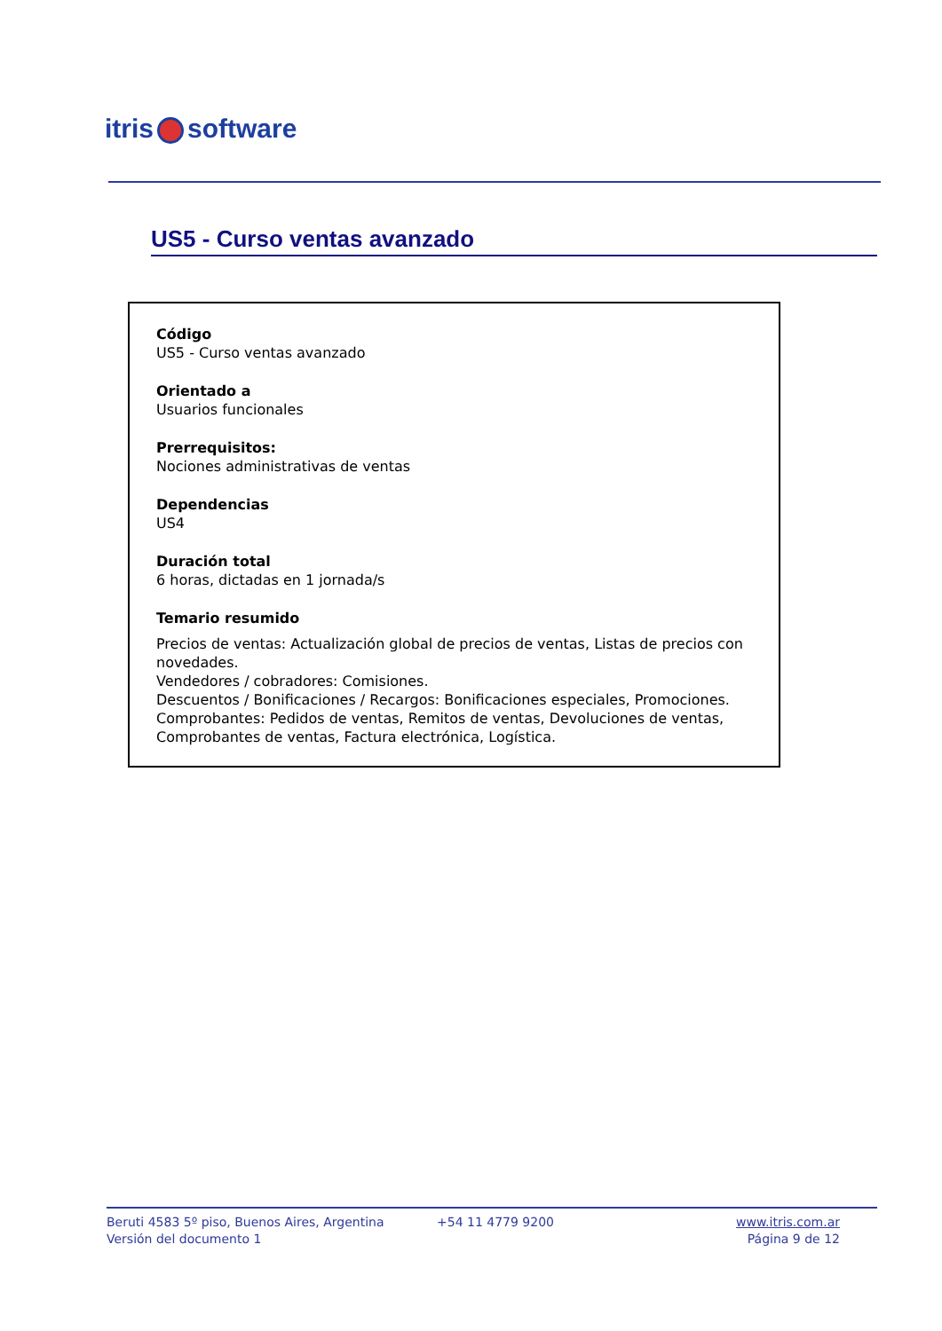itris software
US5 - Curso ventas avanzado
Código
US5 - Curso ventas avanzado
Orientado a
Usuarios funcionales
Prerrequisitos:
Nociones administrativas de ventas
Dependencias
US4
Duración total
6 horas, dictadas en 1 jornada/s
Temario resumido
Precios de ventas: Actualización global de precios de ventas, Listas de precios con novedades.
Vendedores / cobradores: Comisiones.
Descuentos / Bonificaciones / Recargos: Bonificaciones especiales, Promociones.
Comprobantes: Pedidos de ventas, Remitos de ventas, Devoluciones de ventas, Comprobantes de ventas, Factura electrónica, Logística.
Beruti 4583 5º piso, Buenos Aires, Argentina
Versión del documento 1
+54 11 4779 9200 www.itris.com.ar
Página 9 de 12